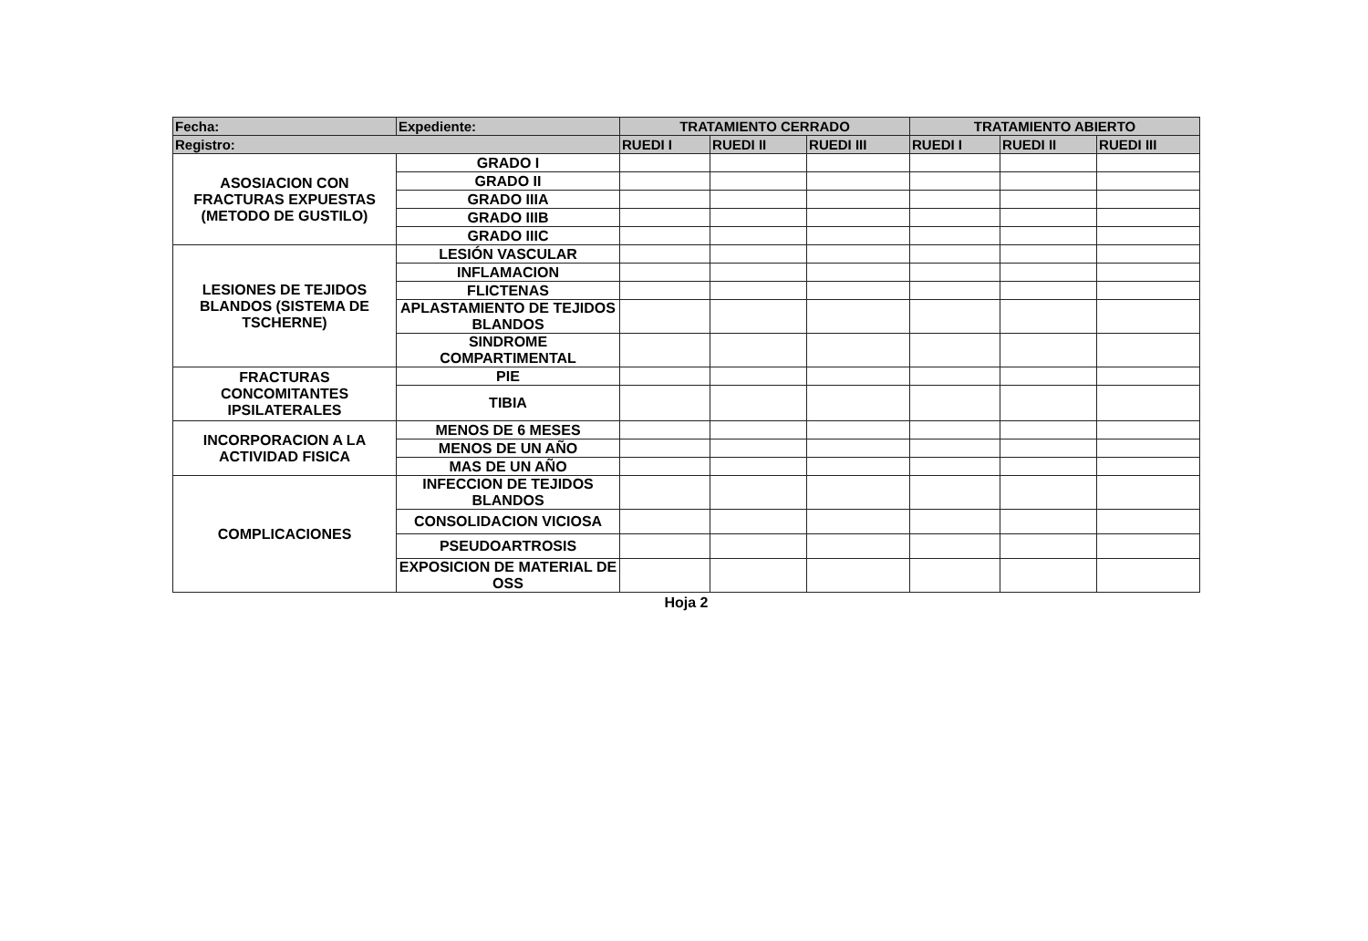| Fecha: | Expediente: | TRATAMIENTO CERRADO | | | TRATAMIENTO ABIERTO | | |
| --- | --- | --- | --- | --- | --- | --- | --- |
| Registro: | | RUEDI I | RUEDI II | RUEDI III | RUEDI I | RUEDI II | RUEDI III |
| ASOSIACION CON FRACTURAS EXPUESTAS (METODO DE GUSTILO) | GRADO I | | | | | | |
| | GRADO II | | | | | | |
| | GRADO IIIA | | | | | | |
| | GRADO IIIB | | | | | | |
| | GRADO IIIC | | | | | | |
| LESIONES DE TEJIDOS BLANDOS (SISTEMA DE TSCHERNE) | LESIÓN VASCULAR | | | | | | |
| | INFLAMACION | | | | | | |
| | FLICTENAS | | | | | | |
| | APLASTAMIENTO DE TEJIDOS BLANDOS | | | | | | |
| | SINDROME COMPARTIMENTAL | | | | | | |
| FRACTURAS CONCOMITANTES IPSILATERALES | PIE | | | | | | |
| | TIBIA | | | | | | |
| INCORPORACION A LA ACTIVIDAD FISICA | MENOS DE 6 MESES | | | | | | |
| | MENOS DE UN AÑO | | | | | | |
| | MAS DE UN AÑO | | | | | | |
| COMPLICACIONES | INFECCION DE TEJIDOS BLANDOS | | | | | | |
| | CONSOLIDACION VICIOSA | | | | | | |
| | PSEUDOARTROSIS | | | | | | |
| | EXPOSICION DE MATERIAL DE OSS | | | | | | |
Hoja 2